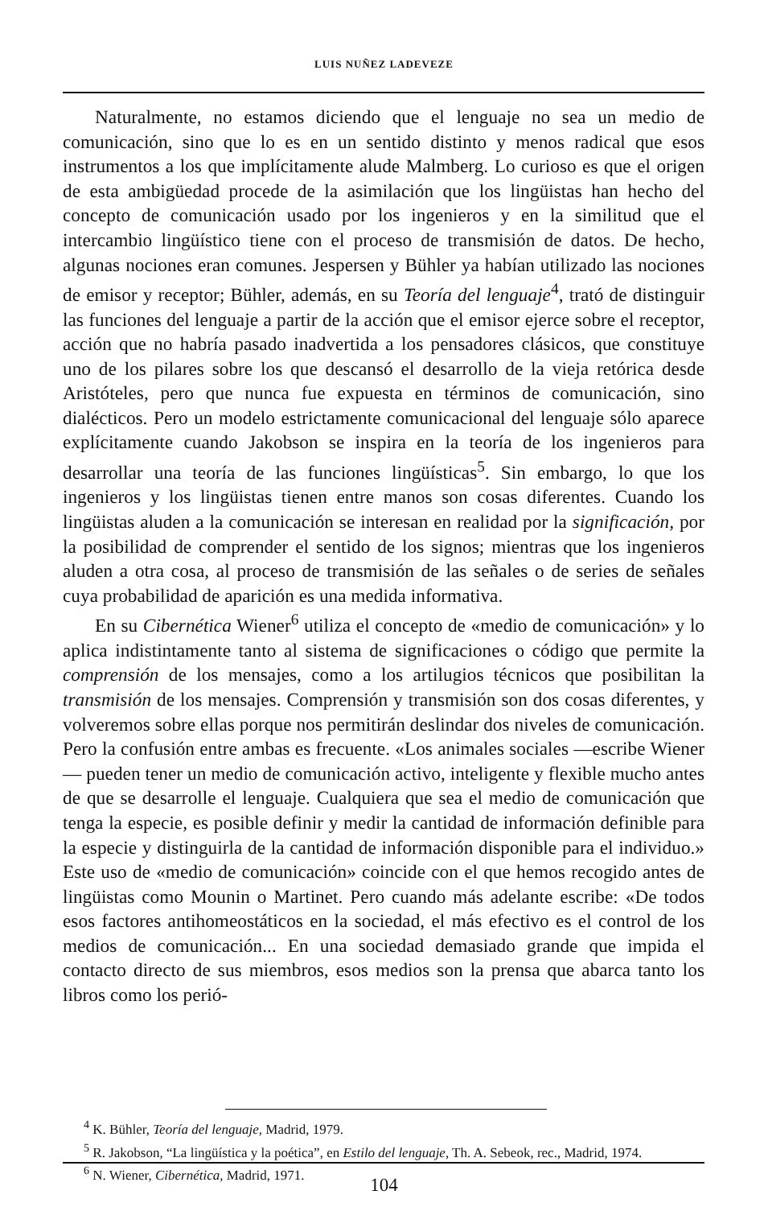LUIS NUÑEZ LADEVEZE
Naturalmente, no estamos diciendo que el lenguaje no sea un medio de comunicación, sino que lo es en un sentido distinto y menos radical que esos instrumentos a los que implícitamente alude Malmberg. Lo curioso es que el origen de esta ambigüedad procede de la asimilación que los lingüistas han hecho del concepto de comunicación usado por los ingenieros y en la similitud que el intercambio lingüístico tiene con el proceso de transmisión de datos. De hecho, algunas nociones eran comunes. Jespersen y Bühler ya habían utilizado las nociones de emisor y receptor; Bühler, además, en su Teoría del lenguaje<sup>4</sup>, trató de distinguir las funciones del lenguaje a partir de la acción que el emisor ejerce sobre el receptor, acción que no habría pasado inadvertida a los pensadores clásicos, que constituye uno de los pilares sobre los que descansó el desarrollo de la vieja retórica desde Aristóteles, pero que nunca fue expuesta en términos de comunicación, sino dialécticos. Pero un modelo estrictamente comunicacional del lenguaje sólo aparece explícitamente cuando Jakobson se inspira en la teoría de los ingenieros para desarrollar una teoría de las funciones lingüísticas<sup>5</sup>. Sin embargo, lo que los ingenieros y los lingüistas tienen entre manos son cosas diferentes. Cuando los lingüistas aluden a la comunicación se interesan en realidad por la significación, por la posibilidad de comprender el sentido de los signos; mientras que los ingenieros aluden a otra cosa, al proceso de transmisión de las señales o de series de señales cuya probabilidad de aparición es una medida informativa.
En su Cibernética Wiener<sup>6</sup> utiliza el concepto de «medio de comunicación» y lo aplica indistintamente tanto al sistema de significaciones o código que permite la comprensión de los mensajes, como a los artilugios técnicos que posibilitan la transmisión de los mensajes. Comprensión y transmisión son dos cosas diferentes, y volveremos sobre ellas porque nos permitirán deslindar dos niveles de comunicación. Pero la confusión entre ambas es frecuente. «Los animales sociales —escribe Wiener— pueden tener un medio de comunicación activo, inteligente y flexible mucho antes de que se desarrolle el lenguaje. Cualquiera que sea el medio de comunicación que tenga la especie, es posible definir y medir la cantidad de información definible para la especie y distinguirla de la cantidad de información disponible para el individuo.» Este uso de «medio de comunicación» coincide con el que hemos recogido antes de lingüistas como Mounin o Martinet. Pero cuando más adelante escribe: «De todos esos factores antihomeostáticos en la sociedad, el más efectivo es el control de los medios de comunicación... En una sociedad demasiado grande que impida el contacto directo de sus miembros, esos medios son la prensa que abarca tanto los libros como los perió-
<sup>4</sup> K. Bühler, Teoría del lenguaje, Madrid, 1979.
<sup>5</sup> R. Jakobson, “La lingüística y la poética”, en Estilo del lenguaje, Th. A. Sebeok, rec., Madrid, 1974.
<sup>6</sup> N. Wiener, Cibernética, Madrid, 1971.
104